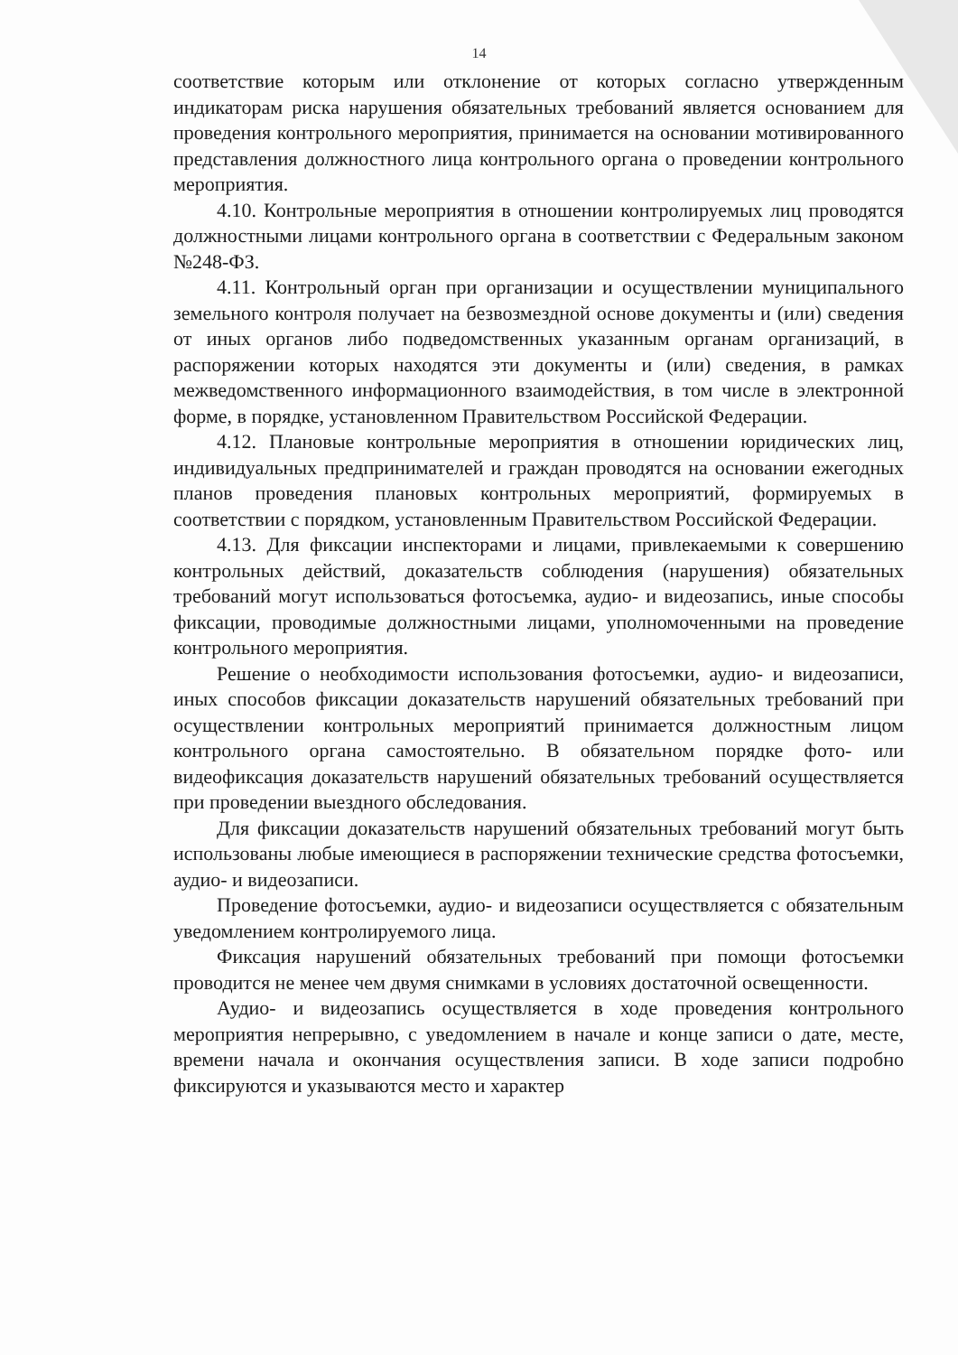14
соответствие которым или отклонение от которых согласно утвержденным индикаторам риска нарушения обязательных требований является основанием для проведения контрольного мероприятия, принимается на основании мотивированного представления должностного лица контрольного органа о проведении контрольного мероприятия.
4.10. Контрольные мероприятия в отношении контролируемых лиц проводятся должностными лицами контрольного органа в соответствии с Федеральным законом №248-ФЗ.
4.11. Контрольный орган при организации и осуществлении муниципального земельного контроля получает на безвозмездной основе документы и (или) сведения от иных органов либо подведомственных указанным органам организаций, в распоряжении которых находятся эти документы и (или) сведения, в рамках межведомственного информационного взаимодействия, в том числе в электронной форме, в порядке, установленном Правительством Российской Федерации.
4.12. Плановые контрольные мероприятия в отношении юридических лиц, индивидуальных предпринимателей и граждан проводятся на основании ежегодных планов проведения плановых контрольных мероприятий, формируемых в соответствии с порядком, установленным Правительством Российской Федерации.
4.13. Для фиксации инспекторами и лицами, привлекаемыми к совершению контрольных действий, доказательств соблюдения (нарушения) обязательных требований могут использоваться фотосъемка, аудио- и видеозапись, иные способы фиксации, проводимые должностными лицами, уполномоченными на проведение контрольного мероприятия.
Решение о необходимости использования фотосъемки, аудио- и видеозаписи, иных способов фиксации доказательств нарушений обязательных требований при осуществлении контрольных мероприятий принимается должностным лицом контрольного органа самостоятельно. В обязательном порядке фото- или видеофиксация доказательств нарушений обязательных требований осуществляется при проведении выездного обследования.
Для фиксации доказательств нарушений обязательных требований могут быть использованы любые имеющиеся в распоряжении технические средства фотосъемки, аудио- и видеозаписи.
Проведение фотосъемки, аудио- и видеозаписи осуществляется с обязательным уведомлением контролируемого лица.
Фиксация нарушений обязательных требований при помощи фотосъемки проводится не менее чем двумя снимками в условиях достаточной освещенности.
Аудио- и видеозапись осуществляется в ходе проведения контрольного мероприятия непрерывно, с уведомлением в начале и конце записи о дате, месте, времени начала и окончания осуществления записи. В ходе записи подробно фиксируются и указываются место и характер